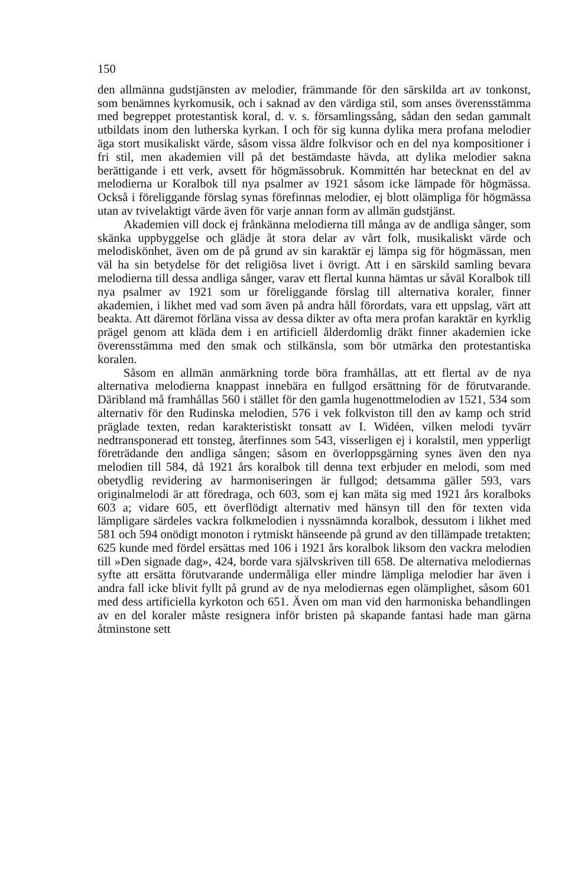150
den allmänna gudstjänsten av melodier, främmande för den särskilda art av tonkonst, som benämnes kyrkomusik, och i saknad av den värdiga stil, som anses överensstämma med begreppet protestantisk koral, d. v. s. församlingssång, sådan den sedan gammalt utbildats inom den lutherska kyrkan. I och för sig kunna dylika mera profana melodier äga stort musikaliskt värde, såsom vissa äldre folkvisor och en del nya kompositioner i fri stil, men akademien vill på det bestämdaste hävda, att dylika melodier sakna berättigande i ett verk, avsett för högmässobruk. Kommittén har betecknat en del av melodierna ur Koralbok till nya psalmer av 1921 såsom icke lämpade för högmässa. Också i föreliggande förslag synas förefinnas melodier, ej blott olämpliga för högmässa utan av tvivelaktigt värde även för varje annan form av allmän gudstjänst.
Akademien vill dock ej frånkänna melodierna till många av de andliga sånger, som skänka uppbyggelse och glädje åt stora delar av vårt folk, musikaliskt värde och melodiskönhet, även om de på grund av sin karaktär ej lämpa sig för högmässan, men väl ha sin betydelse för det religiösa livet i övrigt. Att i en särskild samling bevara melodierna till dessa andliga sånger, varav ett flertal kunna hämtas ur såväl Koralbok till nya psalmer av 1921 som ur föreliggande förslag till alternativa koraler, finner akademien, i likhet med vad som även på andra håll förordats, vara ett uppslag, värt att beakta. Att däremot förläna vissa av dessa dikter av ofta mera profan karaktär en kyrklig prägel genom att kläda dem i en artificiell ålderdomlig dräkt finner akademien icke överensstämma med den smak och stilkänsla, som bör utmärka den protestantiska koralen.
Såsom en allmän anmärkning torde böra framhållas, att ett flertal av de nya alternativa melodierna knappast innebära en fullgod ersättning för de förutvarande. Däribland må framhållas 560 i stället för den gamla hugenottmelodien av 1521, 534 som alternativ för den Rudinska melodien, 576 i vek folkviston till den av kamp och strid präglade texten, redan karakteristiskt tonsatt av I. Widéen, vilken melodi tyvärr nedtransponerad ett tonsteg, återfinnes som 543, visserligen ej i koralstil, men ypperligt företrädande den andliga sången; såsom en överloppsgärning synes även den nya melodien till 584, då 1921 års koralbok till denna text erbjuder en melodi, som med obetydlig revidering av harmoniseringen är fullgod; detsamma gäller 593, vars originalmelodi är att föredraga, och 603, som ej kan mäta sig med 1921 års koralboks 603 a; vidare 605, ett överflödigt alternativ med hänsyn till den för texten vida lämpligare särdeles vackra folkmelodien i nyssnämnda koralbok, dessutom i likhet med 581 och 594 onödigt monoton i rytmiskt hänseende på grund av den tillämpade tretakten; 625 kunde med fördel ersättas med 106 i 1921 års koralbok liksom den vackra melodien till »Den signade dag», 424, borde vara självskriven till 658. De alternativa melodiernas syfte att ersätta förutvarande undermåliga eller mindre lämpliga melodier har även i andra fall icke blivit fyllt på grund av de nya melodiernas egen olämplighet, såsom 601 med dess artificiella kyrkoton och 651. Även om man vid den harmoniska behandlingen av en del koraler måste resignera inför bristen på skapande fantasi hade man gärna åtminstone sett